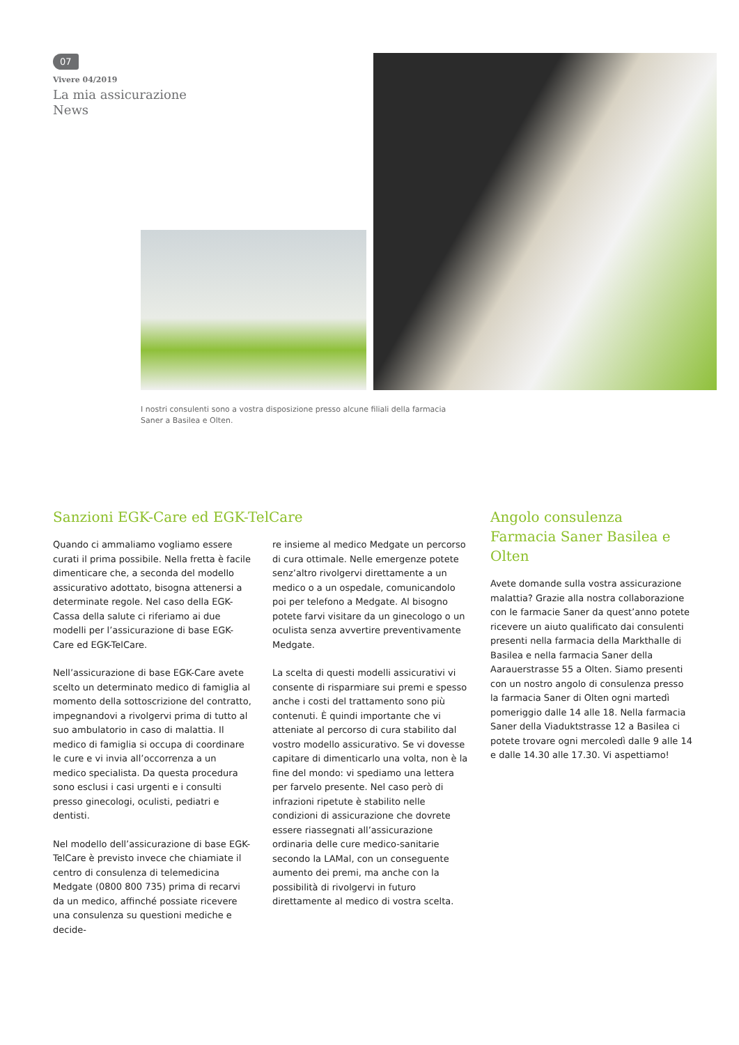07
Vivere 04/2019
La mia assicurazione
News
I nostri consulenti sono a vostra disposizione presso alcune filiali della farmacia Saner a Basilea e Olten.
Sanzioni EGK-Care ed EGK-TelCare
Quando ci ammaliamo vogliamo essere curati il prima possibile. Nella fretta è facile dimenticare che, a seconda del modello assicurativo adottato, bisogna attenersi a determinate regole. Nel caso della EGK-Cassa della salute ci riferiamo ai due modelli per l’assicurazione di base EGK-Care ed EGK-TelCare.
Nell’assicurazione di base EGK-Care avete scelto un determinato medico di famiglia al momento della sottoscrizione del contratto, impegnandovi a rivolgervi prima di tutto al suo ambulatorio in caso di malattia. Il medico di famiglia si occupa di coordinare le cure e vi invia all’occorrenza a un medico specialista. Da questa procedura sono esclusi i casi urgenti e i consulti presso ginecologi, oculisti, pediatri e dentisti.
Nel modello dell’assicurazione di base EGK-TelCare è previsto invece che chiamiate il centro di consulenza di telemedicina Medgate (0800 800 735) prima di recarvi da un medico, affinché possiate ricevere una consulenza su questioni mediche e decide-
re insieme al medico Medgate un percorso di cura ottimale. Nelle emergenze potete senz’altro rivolgervi direttamente a un medico o a un ospedale, comunicandolo poi per telefono a Medgate. Al bisogno potete farvi visitare da un ginecologo o un oculista senza avvertire preventivamente Medgate.
La scelta di questi modelli assicurativi vi consente di risparmiare sui premi e spesso anche i costi del trattamento sono più contenuti. È quindi importante che vi atteniate al percorso di cura stabilito dal vostro modello assicurativo. Se vi dovesse capitare di dimenticarlo una volta, non è la fine del mondo: vi spediamo una lettera per farvelo presente. Nel caso però di infrazioni ripetute è stabilito nelle condizioni di assicurazione che dovrete essere riassegnati all’assicurazione ordinaria delle cure medico-sanitarie secondo la LAMal, con un conseguente aumento dei premi, ma anche con la possibilità di rivolgervi in futuro direttamente al medico di vostra scelta.
Angolo consulenza Farmacia Saner Basilea e Olten
Avete domande sulla vostra assicurazione malattia? Grazie alla nostra collaborazione con le farmacie Saner da quest’anno potete ricevere un aiuto qualificato dai consulenti presenti nella farmacia della Markthalle di Basilea e nella farmacia Saner della Aarauerstrasse 55 a Olten. Siamo presenti con un nostro angolo di consulenza presso la farmacia Saner di Olten ogni martedì pomeriggio dalle 14 alle 18. Nella farmacia Saner della Viaduktstrasse 12 a Basilea ci potete trovare ogni mercoledì dalle 9 alle 14 e dalle 14.30 alle 17.30. Vi aspettiamo!